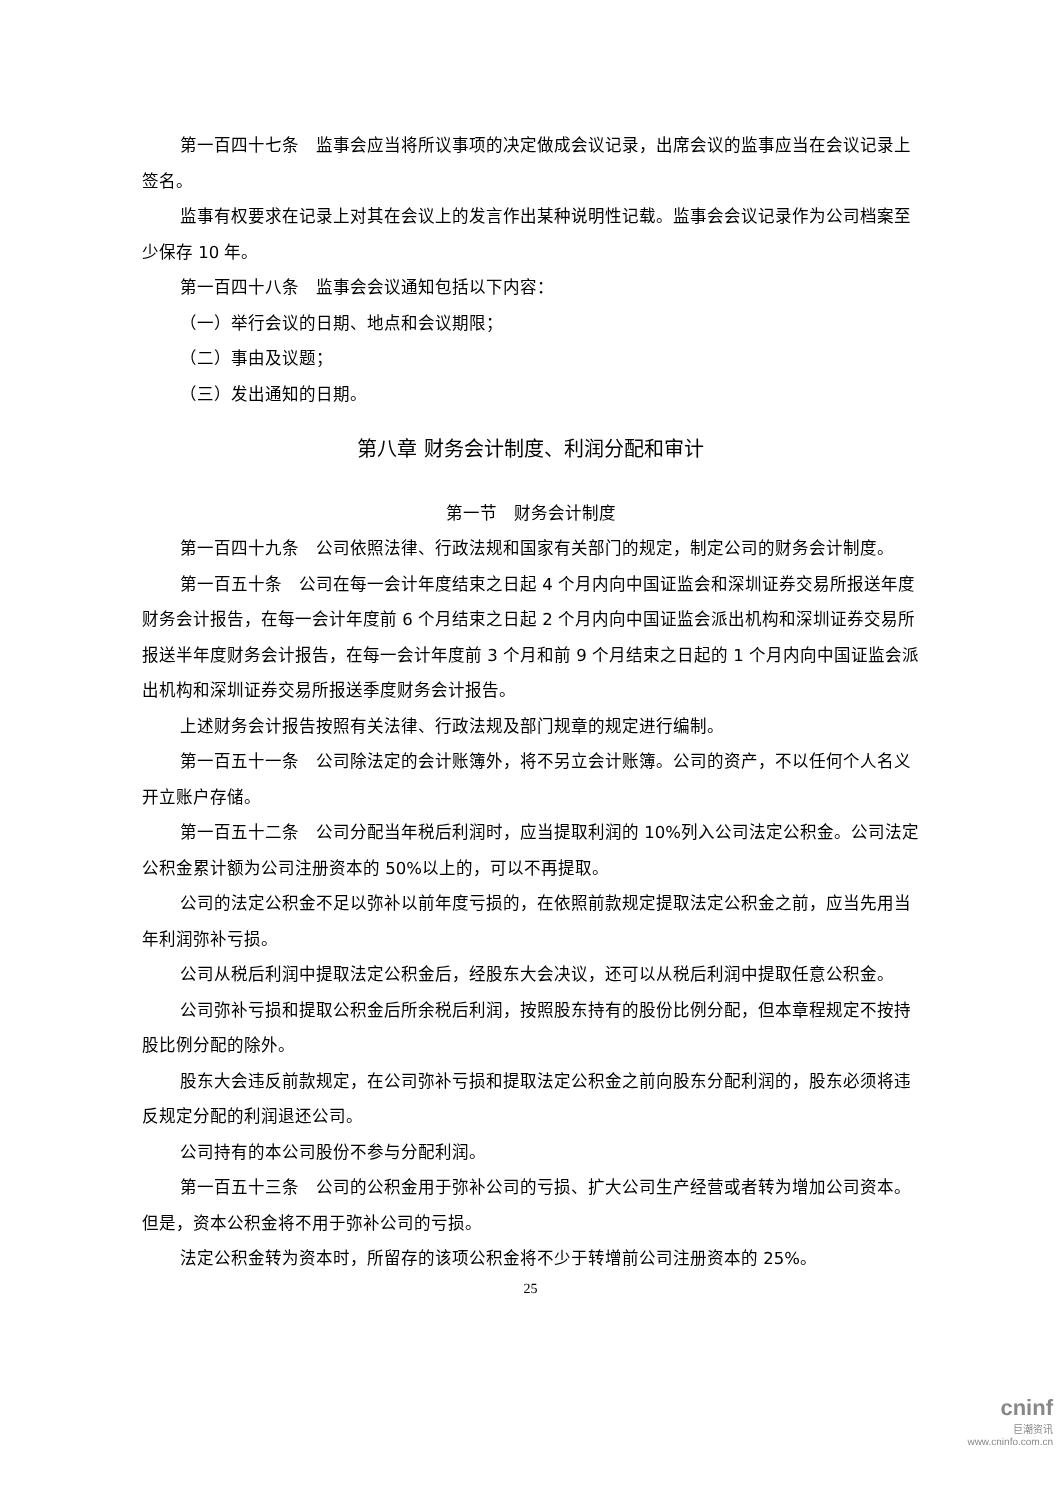第一百四十七条　监事会应当将所议事项的决定做成会议记录，出席会议的监事应当在会议记录上签名。
监事有权要求在记录上对其在会议上的发言作出某种说明性记载。监事会会议记录作为公司档案至少保存 10 年。
第一百四十八条　监事会会议通知包括以下内容：
（一）举行会议的日期、地点和会议期限；
（二）事由及议题；
（三）发出通知的日期。
第八章 财务会计制度、利润分配和审计
第一节　财务会计制度
第一百四十九条　公司依照法律、行政法规和国家有关部门的规定，制定公司的财务会计制度。
第一百五十条　公司在每一会计年度结束之日起 4 个月内向中国证监会和深圳证券交易所报送年度财务会计报告，在每一会计年度前 6 个月结束之日起 2 个月内向中国证监会派出机构和深圳证券交易所报送半年度财务会计报告，在每一会计年度前 3 个月和前 9 个月结束之日起的 1 个月内向中国证监会派出机构和深圳证券交易所报送季度财务会计报告。
上述财务会计报告按照有关法律、行政法规及部门规章的规定进行编制。
第一百五十一条　公司除法定的会计账簿外，将不另立会计账簿。公司的资产，不以任何个人名义开立账户存储。
第一百五十二条　公司分配当年税后利润时，应当提取利润的 10%列入公司法定公积金。公司法定公积金累计额为公司注册资本的 50%以上的，可以不再提取。
公司的法定公积金不足以弥补以前年度亏损的，在依照前款规定提取法定公积金之前，应当先用当年利润弥补亏损。
公司从税后利润中提取法定公积金后，经股东大会决议，还可以从税后利润中提取任意公积金。
公司弥补亏损和提取公积金后所余税后利润，按照股东持有的股份比例分配，但本章程规定不按持股比例分配的除外。
股东大会违反前款规定，在公司弥补亏损和提取法定公积金之前向股东分配利润的，股东必须将违反规定分配的利润退还公司。
公司持有的本公司股份不参与分配利润。
第一百五十三条　公司的公积金用于弥补公司的亏损、扩大公司生产经营或者转为增加公司资本。但是，资本公积金将不用于弥补公司的亏损。
法定公积金转为资本时，所留存的该项公积金将不少于转增前公司注册资本的 25%。
25
cninf
巨潮资讯
www.cninfo.com.cn